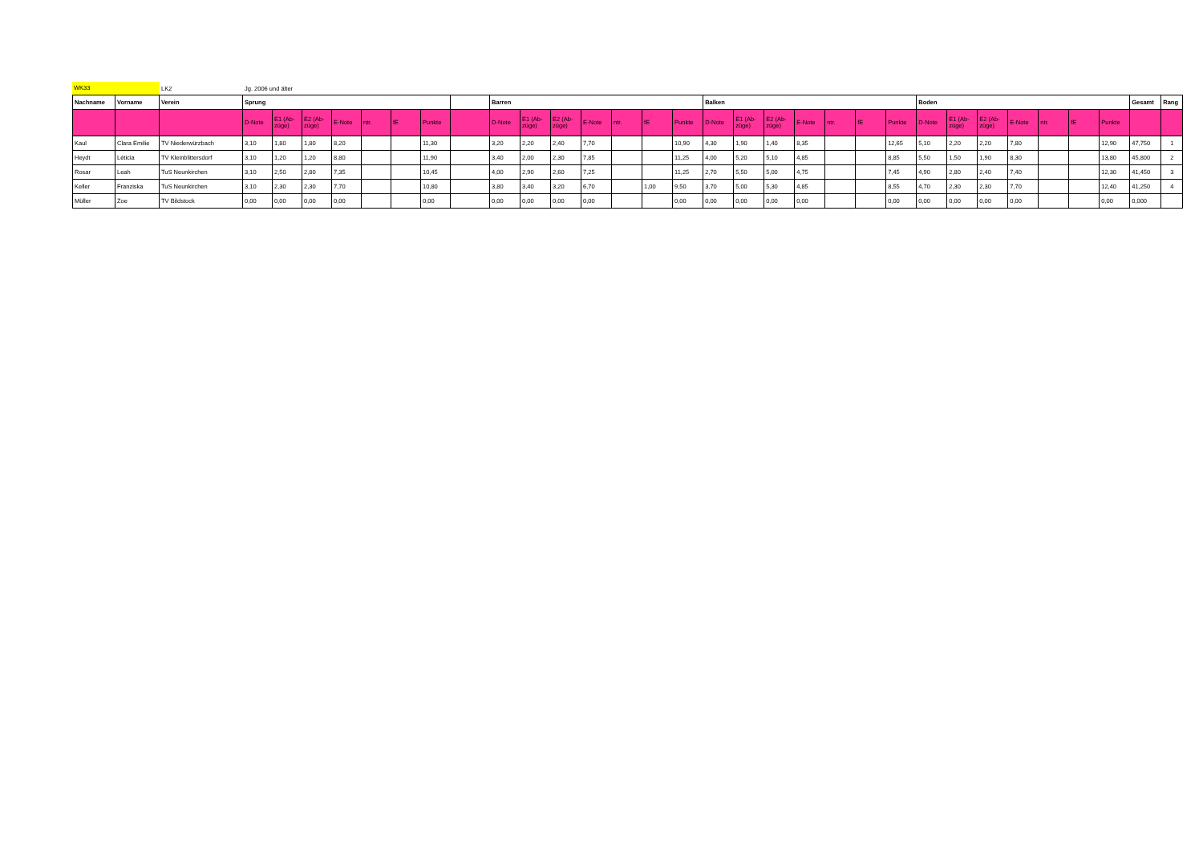WK33
LK2 Jg. 2006 und älter
| Nachname | Vorname | Verein | Sprung | | | | | | | | Barren | | | | | | | Balken | | | | | | | Boden | | | | | | | Gesamt | Rang |
| --- | --- | --- | --- | --- | --- | --- | --- | --- | --- | --- | --- | --- | --- | --- | --- | --- | --- | --- | --- | --- | --- | --- | --- | --- | --- | --- | --- | --- | --- | --- | --- | --- | --- |
| | | | D-Note | E1 (Ab-züge) | E2 (Ab-züge) | E-Note | ntr. | fE | Punkte | | D-Note | E1 (Ab-züge) | E2 (Ab-züge) | E-Note | ntr. | fE | Punkte | D-Note | E1 (Ab-züge) | E2 (Ab-züge) | E-Note | ntr. | fE | Punkte | D-Note | E1 (Ab-züge) | E2 (Ab-züge) | E-Note | ntr. | fE | Punkte | | |
| Kaul | Clara Emilie | TV Niederwürzbach | 3,10 | 1,80 | 1,80 | 8,20 | | | 11,30 | | 3,20 | 2,20 | 2,40 | 7,70 | | | 10,90 | 4,30 | 1,90 | 1,40 | 8,35 | | | 12,65 | 5,10 | 2,20 | 2,20 | 7,80 | | | 12,90 | 47,750 | 1 |
| Heydt | Léticia | TV Kleinblittersdorf | 3,10 | 1,20 | 1,20 | 8,80 | | | 11,90 | | 3,40 | 2,00 | 2,30 | 7,85 | | | 11,25 | 4,00 | 5,20 | 5,10 | 4,85 | | | 8,85 | 5,50 | 1,50 | 1,90 | 8,30 | | | 13,80 | 45,800 | 2 |
| Rosar | Leah | TuS Neunkirchen | 3,10 | 2,50 | 2,80 | 7,35 | | | 10,45 | | 4,00 | 2,90 | 2,60 | 7,25 | | | 11,25 | 2,70 | 5,50 | 5,00 | 4,75 | | | 7,45 | 4,90 | 2,80 | 2,40 | 7,40 | | | 12,30 | 41,450 | 3 |
| Keller | Franziska | TuS Neunkirchen | 3,10 | 2,30 | 2,30 | 7,70 | | | 10,80 | | 3,80 | 3,40 | 3,20 | 6,70 | | 1,00 | 9,50 | 3,70 | 5,00 | 5,30 | 4,85 | | | 8,55 | 4,70 | 2,30 | 2,30 | 7,70 | | | 12,40 | 41,250 | 4 |
| Müller | Zoe | TV Bildstock | 0,00 | 0,00 | 0,00 | 0,00 | | | 0,00 | | 0,00 | 0,00 | 0,00 | 0,00 | | | 0,00 | 0,00 | 0,00 | 0,00 | 0,00 | | | 0,00 | 0,00 | 0,00 | 0,00 | 0,00 | | | 0,00 | 0,000 | |